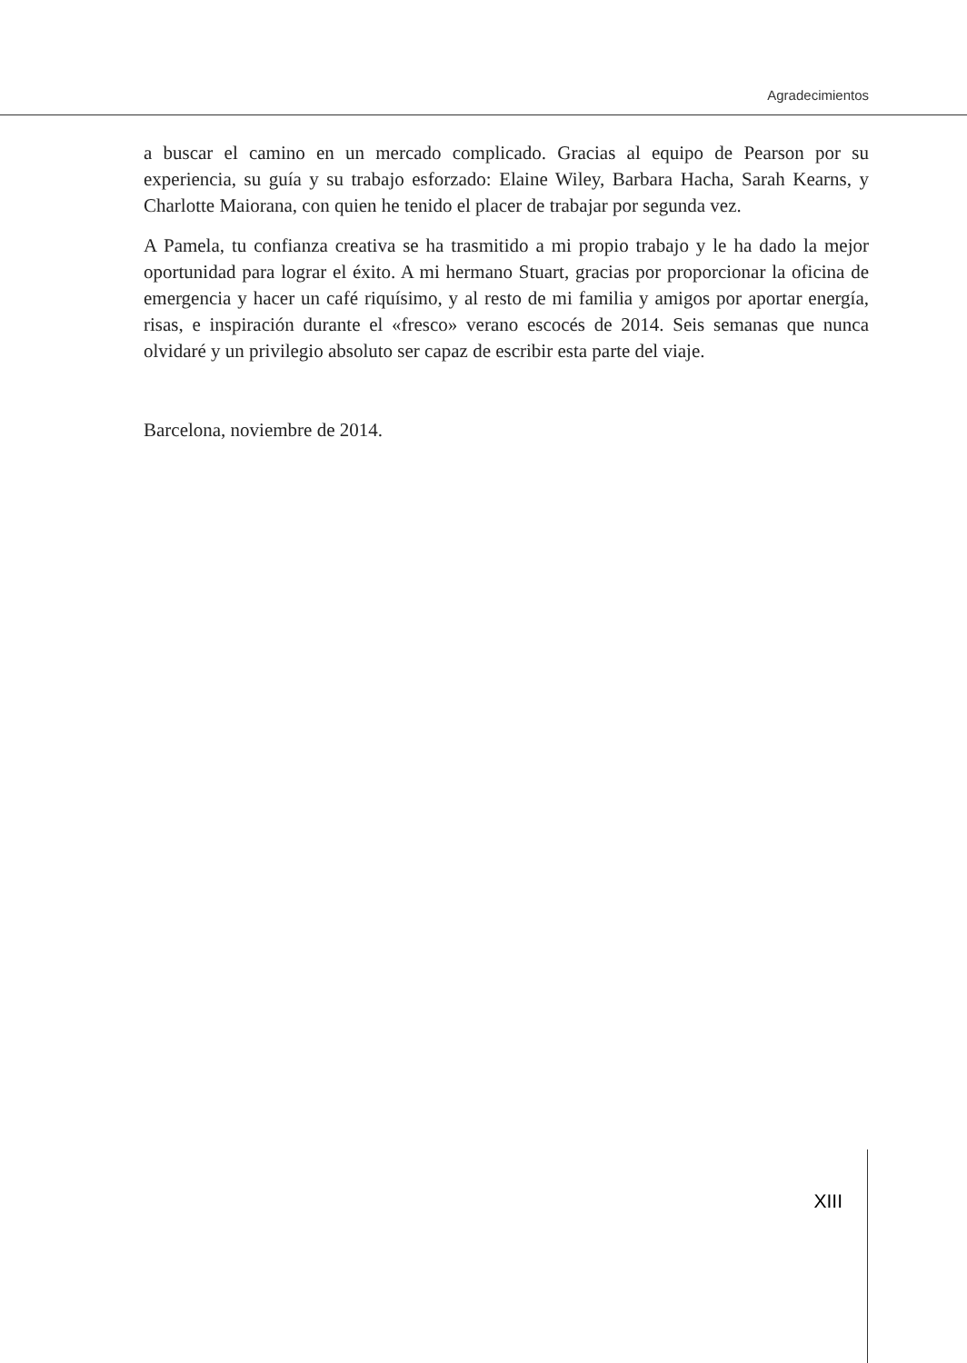Agradecimientos
a buscar el camino en un mercado complicado. Gracias al equipo de Pearson por su experiencia, su guía y su trabajo esforzado: Elaine Wiley, Barbara Hacha, Sarah Kearns, y Charlotte Maiorana, con quien he tenido el placer de trabajar por segunda vez.
A Pamela, tu confianza creativa se ha trasmitido a mi propio trabajo y le ha dado la mejor oportunidad para lograr el éxito. A mi hermano Stuart, gracias por proporcionar la oficina de emergencia y hacer un café riquísimo, y al resto de mi familia y amigos por aportar energía, risas, e inspiración durante el «fresco» verano escocés de 2014. Seis semanas que nunca olvidaré y un privilegio absoluto ser capaz de escribir esta parte del viaje.
Barcelona, noviembre de 2014.
XIII